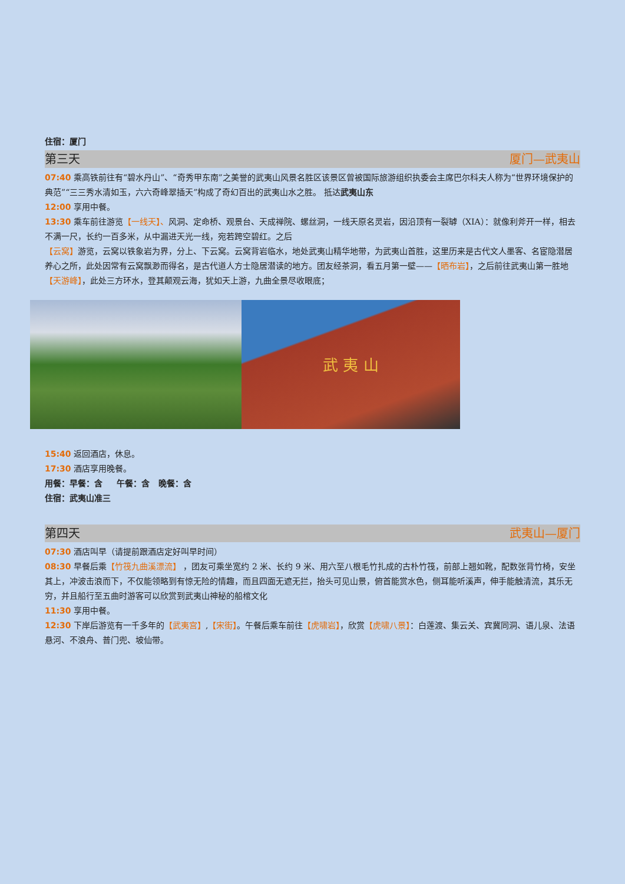住宿：厦门
第三天 厦门—武夷山
07:40 乘高铁前往有“碧水丹山”、“奇秀甲东南”之美誉的武夷山风景名胜区该景区曾被国际旅游组织执委会主席巴尔科夫人称为“世界环境保护的典范”“三三秀水清如玉，六六奇峰翠插天”构成了奇幻百出的武夷山水之胜。 抵达武夷山东
12:00 享用中餐。
13:30 乘车前往游览【一线天】、风洞、定命桥、观景台、天成禅院、螺丝洞，一线天原名灵岩，因沿顶有一裂罅（XIA）：就像利斧开一样，相去不满一尺，长约一百多米，从中漏进天光一线，宛若跨空碧红。之后
【云窝】游览，云窝以铁象岩为界，分上、下云窝。云窝背岩临水，地处武夷山精华地带，为武夷山首胜，这里历来是古代文人墨客、名宦隐潜居养心之所，此处因常有云窝飘渺而得名，是古代道人方士隐居潜读的地方。团友经茶洞，看五月第一壁——【晒布岩】，之后前往武夷山第一胜地【天游峰】，此处三方环水，登其颠观云海，犹如天上游，九曲全景尽收眼底；
武 夷 山
15:40 返回酒店，休息。
17:30 酒店享用晚餐。
用餐：早餐：含 午餐：含 晚餐：含
住宿：武夷山准三
第四天 武夷山—厦门
07:30 酒店叫早（请提前跟酒店定好叫早时间）
08:30 早餐后乘【竹筏九曲溪漂流】 ，团友可乘坐宽约 2 米、长约 9 米、用六至八根毛竹扎成的古朴竹筏，前部上翘如靴，配数张背竹椅，安坐其上，冲波击浪而下，不仅能领略到有惊无险的情趣，而且四面无遮无拦，抬头可见山景，俯首能赏水色，侧耳能听溪声，伸手能触清流，其乐无穷，并且船行至五曲时游客可以欣赏到武夷山神秘的船棺文化
11:30 享用中餐。
12:30 下岸后游览有一千多年的【武夷宫】,【宋街】。午餐后乘车前往【虎啸岩】，欣赏【虎啸八景】：白莲渡、集云关、宾冀同洞、语儿泉、法语悬河、不浪舟、普门兜、坡仙带。